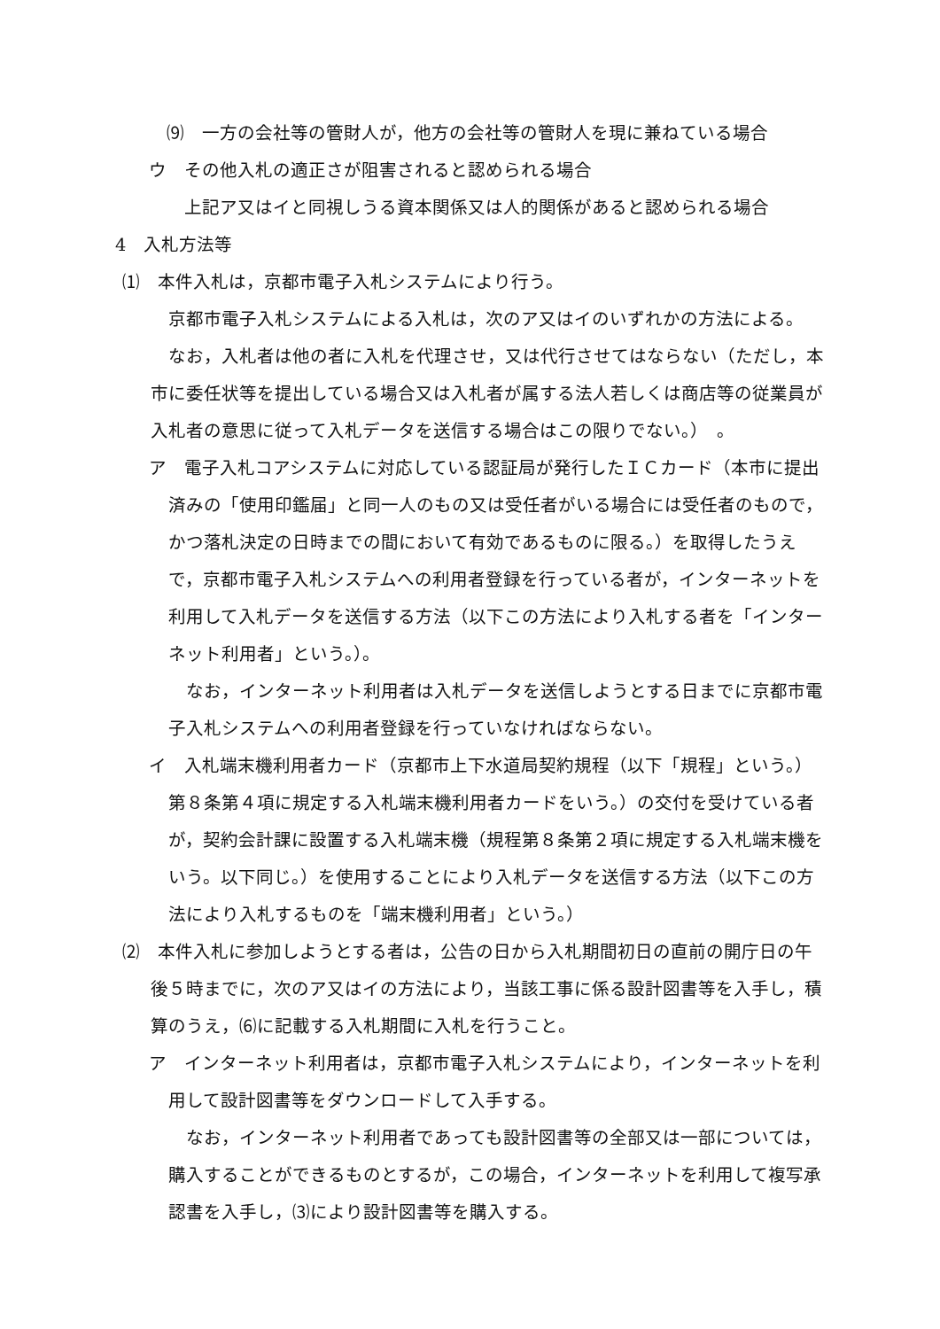⑼　一方の会社等の管財人が，他方の会社等の管財人を現に兼ねている場合
ウ　その他入札の適正さが阻害されると認められる場合
上記ア又はイと同視しうる資本関係又は人的関係があると認められる場合
4　入札方法等
⑴　本件入札は，京都市電子入札システムにより行う。
京都市電子入札システムによる入札は，次のア又はイのいずれかの方法による。
なお，入札者は他の者に入札を代理させ，又は代行させてはならない（ただし，本市に委任状等を提出している場合又は入札者が属する法人若しくは商店等の従業員が入札者の意思に従って入札データを送信する場合はこの限りでない。）　。
ア　電子入札コアシステムに対応している認証局が発行したＩＣカード（本市に提出済みの「使用印鑑届」と同一人のもの又は受任者がいる場合には受任者のもので，かつ落札決定の日時までの間において有効であるものに限る。）を取得したうえで，京都市電子入札システムへの利用者登録を行っている者が，インターネットを利用して入札データを送信する方法（以下この方法により入札する者を「インターネット利用者」という。）。
なお，インターネット利用者は入札データを送信しようとする日までに京都市電子入札システムへの利用者登録を行っていなければならない。
イ　入札端末機利用者カード（京都市上下水道局契約規程（以下「規程」という。）第８条第４項に規定する入札端末機利用者カードをいう。）の交付を受けている者が，契約会計課に設置する入札端末機（規程第８条第２項に規定する入札端末機をいう。以下同じ。）を使用することにより入札データを送信する方法（以下この方法により入札するものを「端末機利用者」という。）
⑵　本件入札に参加しようとする者は，公告の日から入札期間初日の直前の開庁日の午後５時までに，次のア又はイの方法により，当該工事に係る設計図書等を入手し，積算のうえ，⑹に記載する入札期間に入札を行うこと。
ア　インターネット利用者は，京都市電子入札システムにより，インターネットを利用して設計図書等をダウンロードして入手する。
なお，インターネット利用者であっても設計図書等の全部又は一部については，購入することができるものとするが，この場合，インターネットを利用して複写承認書を入手し，⑶により設計図書等を購入する。